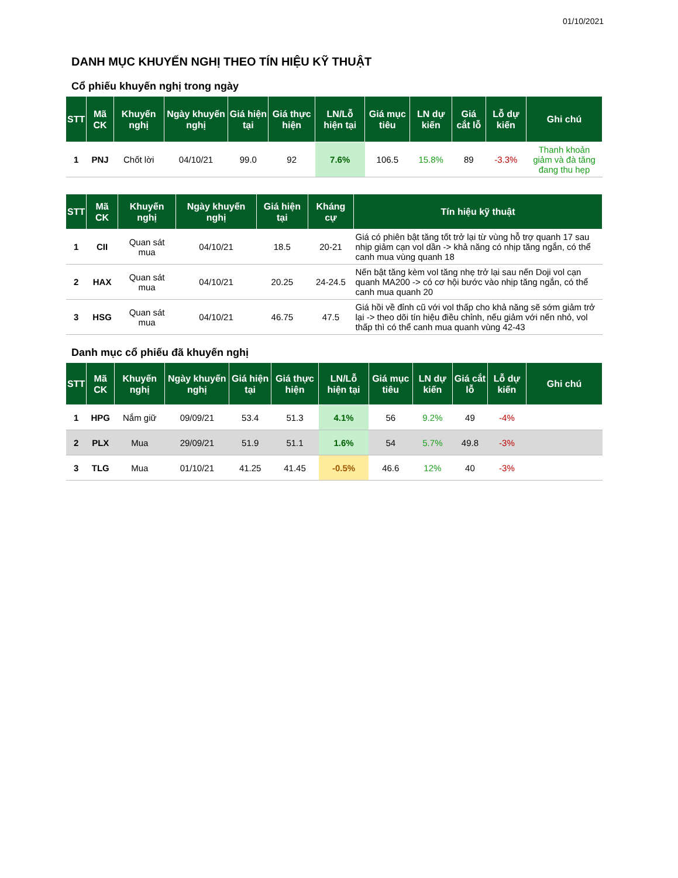01/10/2021
DANH MỤC KHUYẾN NGHỊ THEO TÍN HIỆU KỸ THUẬT
Cổ phiếu khuyến nghị trong ngày
| STT | Mã CK | Khuyến nghị | Ngày khuyến nghị | Giá hiện tại | Giá thực hiện | LN/Lỗ hiện tại | Giá mục tiêu | LN dự kiến | Giá cắt lỗ | Lỗ dự kiến | Ghi chú |
| --- | --- | --- | --- | --- | --- | --- | --- | --- | --- | --- | --- |
| 1 | PNJ | Chốt lời | 04/10/21 | 99.0 | 92 | 7.6% | 106.5 | 15.8% | 89 | -3.3% | Thanh khoản giảm và đà tăng đang thu hẹp |
| STT | Mã CK | Khuyến nghị | Ngày khuyến nghị | Giá hiện tại | Kháng cự | Tín hiệu kỹ thuật |
| --- | --- | --- | --- | --- | --- | --- |
| 1 | CII | Quan sát mua | 04/10/21 | 18.5 | 20-21 | Giá có phiên bật tăng tốt trở lại từ vùng hỗ trợ quanh 17 sau nhịp giảm cạn vol dần -> khả năng có nhịp tăng ngắn, có thể canh mua vùng quanh 18 |
| 2 | HAX | Quan sát mua | 04/10/21 | 20.25 | 24-24.5 | Nến bật tăng kèm vol tăng nhẹ trở lại sau nến Doji vol cạn quanh MA200 -> có cơ hội bước vào nhịp tăng ngắn, có thể canh mua quanh 20 |
| 3 | HSG | Quan sát mua | 04/10/21 | 46.75 | 47.5 | Giá hồi về đỉnh cũ với vol thấp cho khả năng sẽ sớm giảm trở lại -> theo dõi tín hiệu điều chỉnh, nếu giảm với nến nhỏ, vol thấp thì có thể canh mua quanh vùng 42-43 |
Danh mục cổ phiếu đã khuyến nghị
| STT | Mã CK | Khuyến nghị | Ngày khuyến nghị | Giá hiện tại | Giá thực hiện | LN/Lỗ hiện tại | Giá mục tiêu | LN dự kiến | Giá cắt lỗ | Lỗ dự kiến | Ghi chú |
| --- | --- | --- | --- | --- | --- | --- | --- | --- | --- | --- | --- |
| 1 | HPG | Nắm giữ | 09/09/21 | 53.4 | 51.3 | 4.1% | 56 | 9.2% | 49 | -4% | |
| 2 | PLX | Mua | 29/09/21 | 51.9 | 51.1 | 1.6% | 54 | 5.7% | 49.8 | -3% | |
| 3 | TLG | Mua | 01/10/21 | 41.25 | 41.45 | -0.5% | 46.6 | 12% | 40 | -3% | |